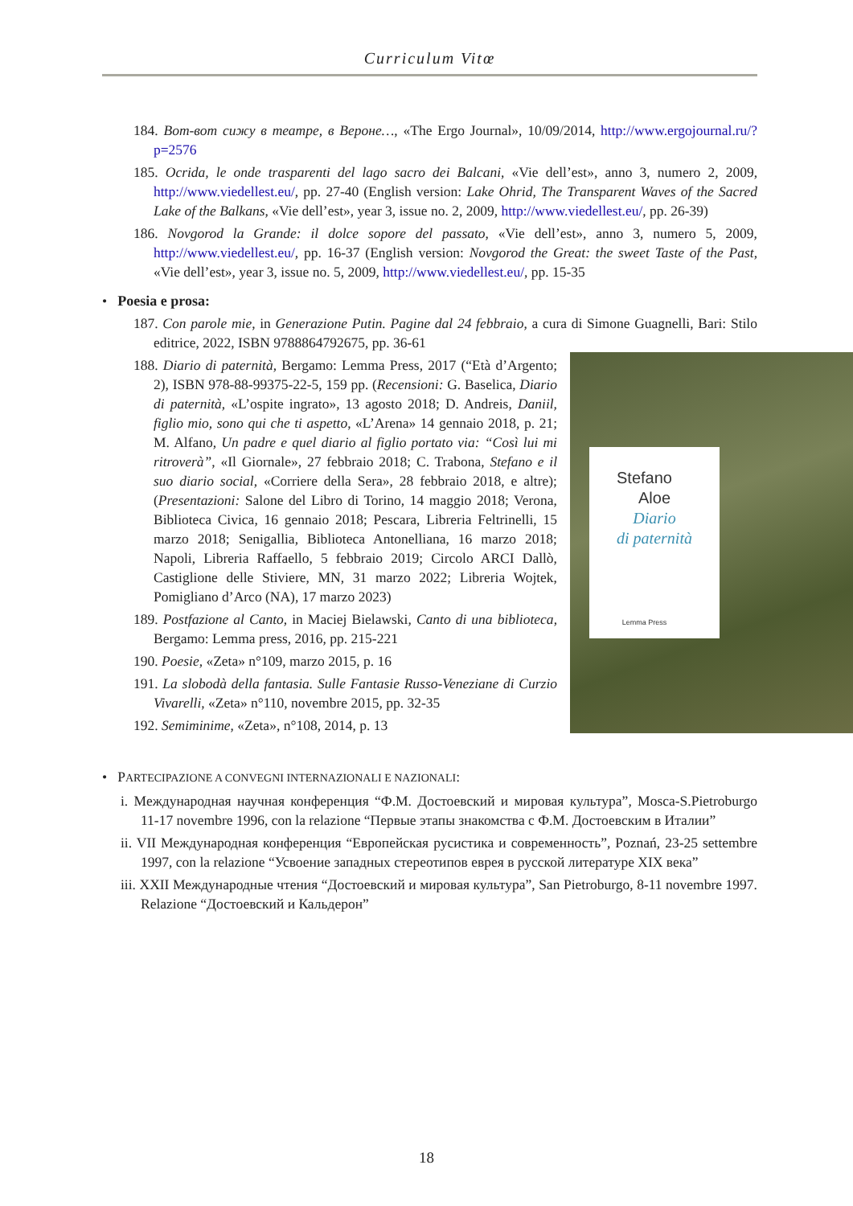Curriculum Vitœ
184. Вот-вот сижу в театре, в Вероне…, «The Ergo Journal», 10/09/2014, http://www.ergojournal.ru/?p=2576
185. Ocrida, le onde trasparenti del lago sacro dei Balcani, «Vie dell’est», anno 3, numero 2, 2009, http://www.viedellest.eu/, pp. 27-40 (English version: Lake Ohrid, The Transparent Waves of the Sacred Lake of the Balkans, «Vie dell’est», year 3, issue no. 2, 2009, http://www.viedellest.eu/, pp. 26-39)
186. Novgorod la Grande: il dolce sopore del passato, «Vie dell’est», anno 3, numero 5, 2009, http://www.viedellest.eu/, pp. 16-37 (English version: Novgorod the Great: the sweet Taste of the Past, «Vie dell’est», year 3, issue no. 5, 2009, http://www.viedellest.eu/, pp. 15-35
• Poesia e prosa:
187. Con parole mie, in Generazione Putin. Pagine dal 24 febbraio, a cura di Simone Guagnelli, Bari: Stilo editrice, 2022, ISBN 9788864792675, pp. 36-61
Stefano
Aloe
Diario
di paternità
Lemma Press
188. Diario di paternità, Bergamo: Lemma Press, 2017 (“Età d’Argento; 2), ISBN 978-88-99375-22-5, 159 pp. (Recensioni: G. Baselica, Diario di paternità, «L’ospite ingrato», 13 agosto 2018; D. Andreis, Daniil, figlio mio, sono qui che ti aspetto, «L’Arena» 14 gennaio 2018, p. 21; M. Alfano, Un padre e quel diario al figlio portato via: “Così lui mi ritroverà”, «Il Giornale», 27 febbraio 2018; C. Trabona, Stefano e il suo diario social, «Corriere della Sera», 28 febbraio 2018, e altre); (Presentazioni: Salone del Libro di Torino, 14 maggio 2018; Verona, Biblioteca Civica, 16 gennaio 2018; Pescara, Libreria Feltrinelli, 15 marzo 2018; Senigallia, Biblioteca Antonelliana, 16 marzo 2018; Napoli, Libreria Raffaello, 5 febbraio 2019; Circolo ARCI Dallò, Castiglione delle Stiviere, MN, 31 marzo 2022; Libreria Wojtek, Pomigliano d’Arco (NA), 17 marzo 2023)
189. Postfazione al Canto, in Maciej Bielawski, Canto di una biblioteca, Bergamo: Lemma press, 2016, pp. 215-221
190. Poesie, «Zeta» n°109, marzo 2015, p. 16
191. La slobodà della fantasia. Sulle Fantasie Russo-Veneziane di Curzio Vivarelli, «Zeta» n°110, novembre 2015, pp. 32-35
192. Semiminime, «Zeta», n°108, 2014, p. 13
• PARTECIPAZIONE A CONVEGNI INTERNAZIONALI E NAZIONALI:
i. Международная научная конференция “Ф.М. Достоевский и мировая культура”, Mosca-S.Pietroburgo 11-17 novembre 1996, con la relazione “Первые этапы знакомства с Ф.М. Достоевским в Италии”
ii. VII Международная конференция “Европейская русистика и современность”, Poznań, 23-25 settembre 1997, con la relazione “Усвоение западных стереотипов еврея в русской литературе XIX века”
iii. XXII Международные чтения “Достоевский и мировая культура”, San Pietroburgo, 8-11 novembre 1997. Relazione “Достоевский и Кальдерон”
18